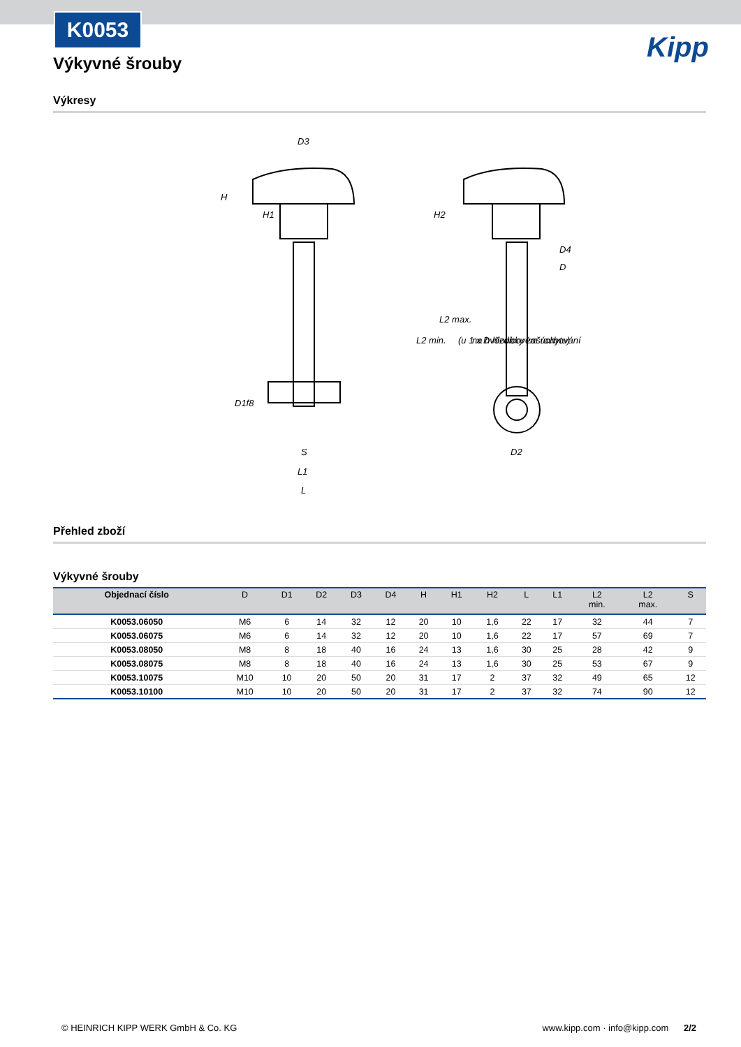K0053
Kipp
Výkyvné šrouby
Výkresy
D3
H
H1
H2
D4
D
L2 min.
L2 max.
(u 1 x D hloubky zašroubování
na hvězdicovém úchytu)
D1f8
S
L1
L
D2
Přehled zboží
Výkyvné šrouby
| Objednací číslo | D | D1 | D2 | D3 | D4 | H | H1 | H2 | L | L1 | L2 min. | L2 max. | S |
| --- | --- | --- | --- | --- | --- | --- | --- | --- | --- | --- | --- | --- | --- |
| K0053.06050 | M6 | 6 | 14 | 32 | 12 | 20 | 10 | 1,6 | 22 | 17 | 32 | 44 | 7 |
| K0053.06075 | M6 | 6 | 14 | 32 | 12 | 20 | 10 | 1,6 | 22 | 17 | 57 | 69 | 7 |
| K0053.08050 | M8 | 8 | 18 | 40 | 16 | 24 | 13 | 1,6 | 30 | 25 | 28 | 42 | 9 |
| K0053.08075 | M8 | 8 | 18 | 40 | 16 | 24 | 13 | 1,6 | 30 | 25 | 53 | 67 | 9 |
| K0053.10075 | M10 | 10 | 20 | 50 | 20 | 31 | 17 | 2 | 37 | 32 | 49 | 65 | 12 |
| K0053.10100 | M10 | 10 | 20 | 50 | 20 | 31 | 17 | 2 | 37 | 32 | 74 | 90 | 12 |
© HEINRICH KIPP WERK GmbH & Co. KG www.kipp.com · info@kipp.com 2/2